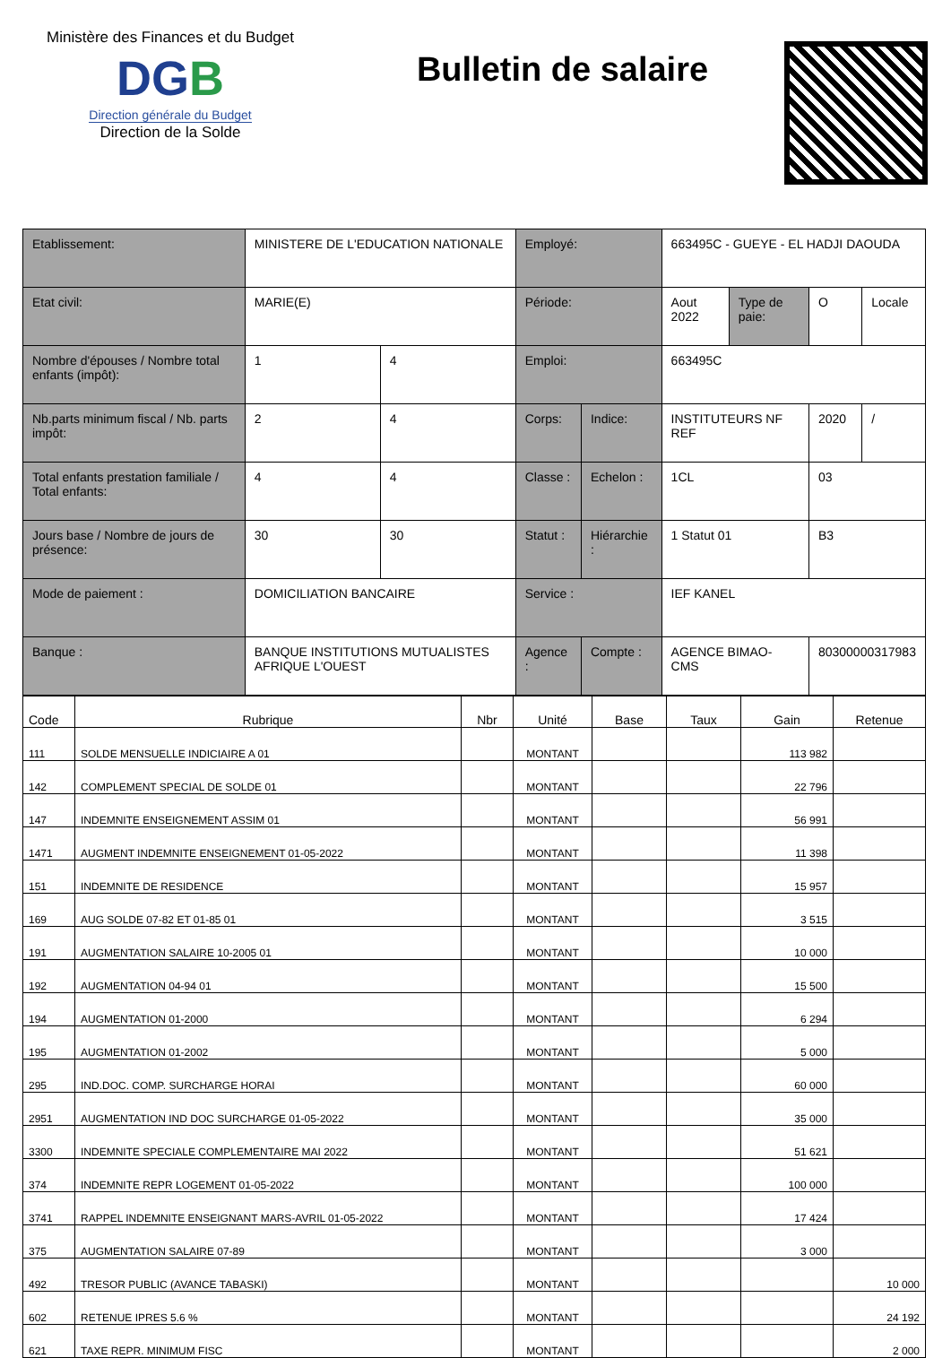Ministère des Finances et du Budget
DGB
Direction générale du Budget
Direction de la Solde
Bulletin de salaire
| Etablissement: | MINISTERE DE L'EDUCATION NATIONALE | | Employé: | | 663495C - GUEYE - EL HADJI DAOUDA | | | |
| Etat civil: | MARIE(E) | | Période: | | Aout 2022 | Type de paie: | O | Locale |
| Nombre d'épouses / Nombre total enfants (impôt): | 1 | 4 | Emploi: | | 663495C | | | |
| Nb.parts minimum fiscal / Nb. parts impôt: | 2 | 4 | Corps: | Indice: | INSTITUTEURS NF REF | | 2020 | / |
| Total enfants prestation familiale / Total enfants: | 4 | 4 | Classe : | Echelon : | 1CL | | 03 | |
| Jours base / Nombre de jours de présence: | 30 | 30 | Statut : | Hiérarchie : | 1 Statut 01 | | B3 | |
| Mode de paiement : | DOMICILIATION BANCAIRE | | Service : | | IEF KANEL | | | |
| Banque : | BANQUE INSTITUTIONS MUTUALISTES AFRIQUE L'OUEST | | Agence : | Compte : | AGENCE BIMAO-CMS | | 80300000317983 | |
| Code | Rubrique | Nbr | Unité | Base | Taux | Gain | Retenue |
| --- | --- | --- | --- | --- | --- | --- | --- |
| 111 | SOLDE MENSUELLE INDICIAIRE A 01 | | MONTANT | | | 113 982 | |
| 142 | COMPLEMENT SPECIAL DE SOLDE 01 | | MONTANT | | | 22 796 | |
| 147 | INDEMNITE ENSEIGNEMENT ASSIM 01 | | MONTANT | | | 56 991 | |
| 1471 | AUGMENT INDEMNITE ENSEIGNEMENT 01-05-2022 | | MONTANT | | | 11 398 | |
| 151 | INDEMNITE DE RESIDENCE | | MONTANT | | | 15 957 | |
| 169 | AUG SOLDE 07-82 ET 01-85 01 | | MONTANT | | | 3 515 | |
| 191 | AUGMENTATION SALAIRE 10-2005 01 | | MONTANT | | | 10 000 | |
| 192 | AUGMENTATION 04-94 01 | | MONTANT | | | 15 500 | |
| 194 | AUGMENTATION 01-2000 | | MONTANT | | | 6 294 | |
| 195 | AUGMENTATION 01-2002 | | MONTANT | | | 5 000 | |
| 295 | IND.DOC. COMP. SURCHARGE HORAI | | MONTANT | | | 60 000 | |
| 2951 | AUGMENTATION IND DOC SURCHARGE 01-05-2022 | | MONTANT | | | 35 000 | |
| 3300 | INDEMNITE SPECIALE COMPLEMENTAIRE MAI 2022 | | MONTANT | | | 51 621 | |
| 374 | INDEMNITE REPR LOGEMENT 01-05-2022 | | MONTANT | | | 100 000 | |
| 3741 | RAPPEL INDEMNITE ENSEIGNANT MARS-AVRIL 01-05-2022 | | MONTANT | | | 17 424 | |
| 375 | AUGMENTATION SALAIRE 07-89 | | MONTANT | | | 3 000 | |
| 492 | TRESOR PUBLIC (AVANCE TABASKI) | | MONTANT | | | | 10 000 |
| 602 | RETENUE IPRES 5.6 % | | MONTANT | | | | 24 192 |
| 621 | TAXE REPR. MINIMUM FISC | | MONTANT | | | | 2 000 |